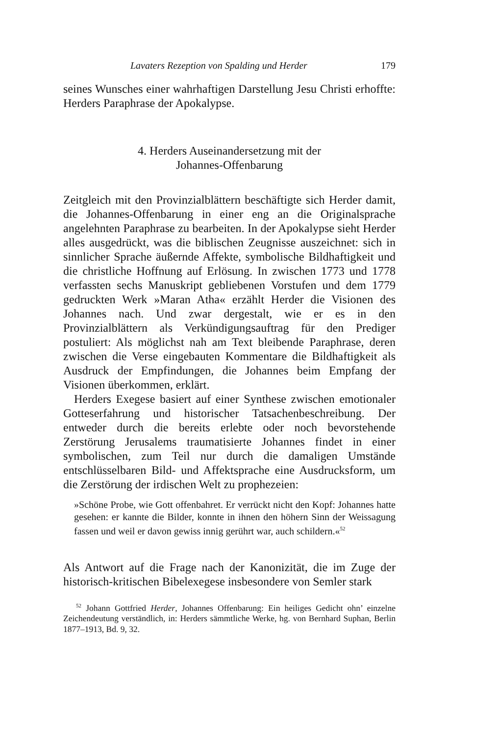Lavaters Rezeption von Spalding und Herder 179
seines Wunsches einer wahrhaftigen Darstellung Jesu Christi erhoffte: Herders Paraphrase der Apokalypse.
4. Herders Auseinandersetzung mit der
Johannes-Offenbarung
Zeitgleich mit den Provinzialblättern beschäftigte sich Herder damit, die Johannes-Offenbarung in einer eng an die Originalsprache angelehnten Paraphrase zu bearbeiten. In der Apokalypse sieht Herder alles ausgedrückt, was die biblischen Zeugnisse auszeichnet: sich in sinnlicher Sprache äußernde Affekte, symbolische Bildhaftigkeit und die christliche Hoffnung auf Erlösung. In zwischen 1773 und 1778 verfassten sechs Manuskript gebliebenen Vorstufen und dem 1779 gedruckten Werk »Maran Atha« erzählt Herder die Visionen des Johannes nach. Und zwar dergestalt, wie er es in den Provinzialblättern als Verkündigungsauftrag für den Prediger postuliert: Als möglichst nah am Text bleibende Paraphrase, deren zwischen die Verse eingebauten Kommentare die Bildhaftigkeit als Ausdruck der Empfindungen, die Johannes beim Empfang der Visionen überkommen, erklärt.
Herders Exegese basiert auf einer Synthese zwischen emotionaler Gotteserfahrung und historischer Tatsachenbeschreibung. Der entweder durch die bereits erlebte oder noch bevorstehende Zerstörung Jerusalems traumatisierte Johannes findet in einer symbolischen, zum Teil nur durch die damaligen Umstände entschlüsselbaren Bild- und Affektsprache eine Ausdrucksform, um die Zerstörung der irdischen Welt zu prophezeien:
»Schöne Probe, wie Gott offenbahret. Er verrückt nicht den Kopf: Johannes hatte gesehen: er kannte die Bilder, konnte in ihnen den höhern Sinn der Weissagung fassen und weil er davon gewiss innig gerührt war, auch schildern.«<sup>52</sup>
Als Antwort auf die Frage nach der Kanonizität, die im Zuge der historisch-kritischen Bibelexegese insbesondere von Semler stark
<sup>52</sup> Johann Gottfried Herder, Johannes Offenbarung: Ein heiliges Gedicht ohn’ einzelne Zeichendeutung verständlich, in: Herders sämmtliche Werke, hg. von Bernhard Suphan, Berlin 1877–1913, Bd. 9, 32.